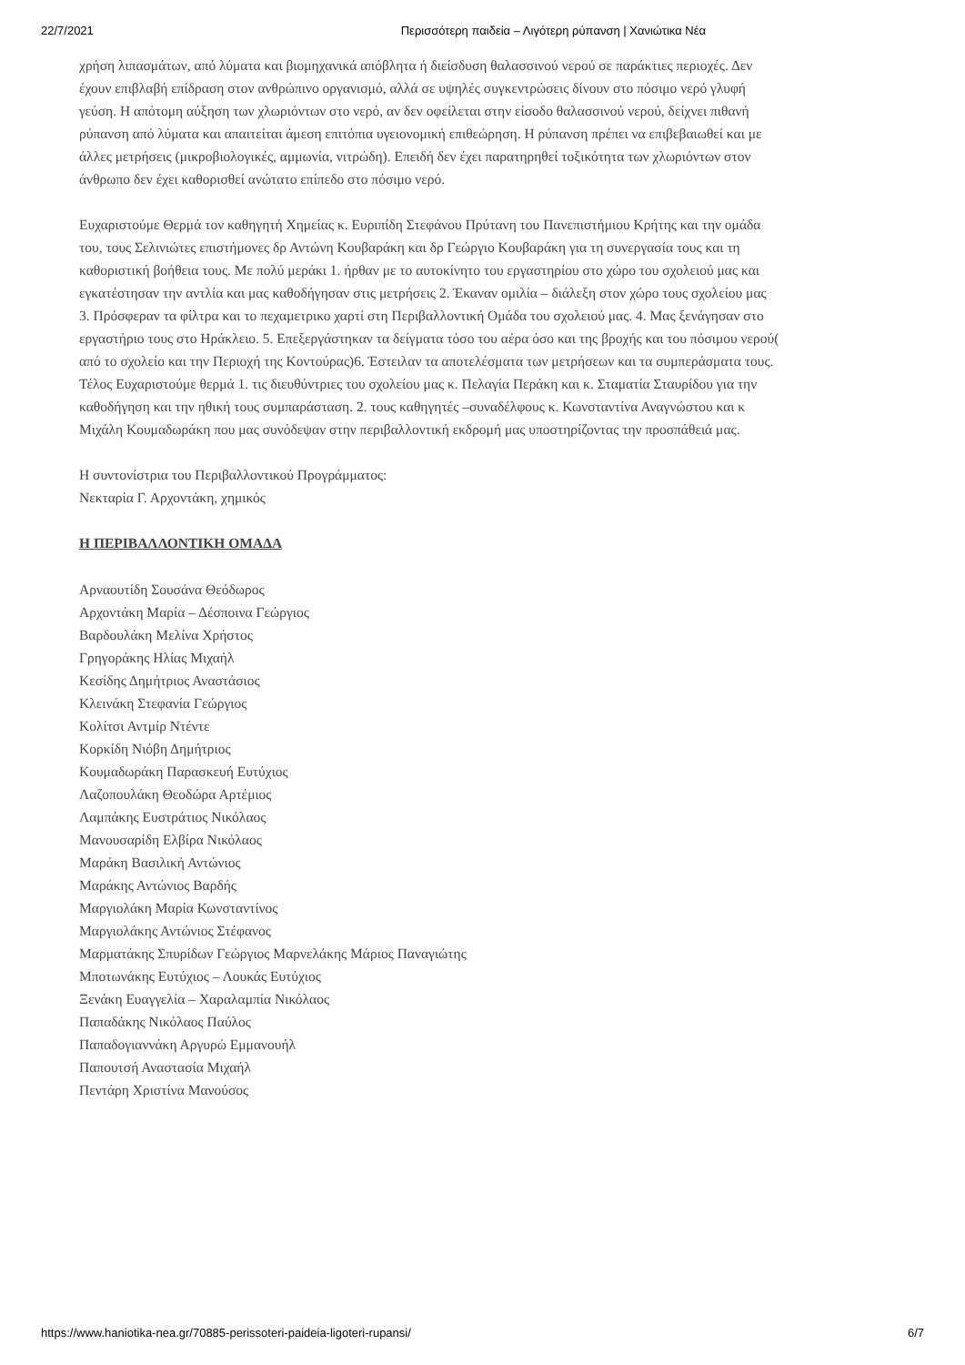22/7/2021 Περισσότερη παιδεία – Λιγότερη ρύπανση | Χανιώτικα Νέα
χρήση λιπασμάτων, από λύματα και βιομηχανικά απόβλητα ή διείσδυση θαλασσινού νερού σε παράκτιες περιοχές. Δεν έχουν επιβλαβή επίδραση στον ανθρώπινο οργανισμό, αλλά σε υψηλές συγκεντρώσεις δίνουν στο πόσιμο νερό γλυφή γεύση. Η απότομη αύξηση των χλωριόντων στο νερό, αν δεν οφείλεται στην είσοδο θαλασσινού νερού, δείχνει πιθανή ρύπανση από λύματα και απαιτείται άμεση επιτόπια υγειονομική επιθεώρηση. Η ρύπανση πρέπει να επιβεβαιωθεί και με άλλες μετρήσεις (μικροβιολογικές, αμμωνία, νιτρώδη). Επειδή δεν έχει παρατηρηθεί τοξικότητα των χλωριόντων στον άνθρωπο δεν έχει καθορισθεί ανώτατο επίπεδο στο πόσιμο νερό.
Ευχαριστούμε Θερμά τον καθηγητή Χημείας κ. Ευριπίδη Στεφάνου Πρύτανη του Πανεπιστήμιου Κρήτης και την ομάδα του, τους Σελινιώτες επιστήμονες δρ Αντώνη Κουβαράκη και δρ Γεώργιο Κουβαράκη για τη συνεργασία τους και τη καθοριστική βοήθεια τους. Με πολύ μεράκι 1. ήρθαν με το αυτοκίνητο του εργαστηρίου στο χώρο του σχολειού μας και εγκατέστησαν την αντλία και μας καθοδήγησαν στις μετρήσεις 2. Έκαναν ομιλία – διάλεξη στον χώρο τους σχολείου μας 3. Πρόσφεραν τα φίλτρα και το πεχαμετρικο χαρτί στη Περιβαλλοντική Ομάδα του σχολειού μας. 4. Μας ξενάγησαν στο εργαστήριο τους στο Ηράκλειο. 5. Επεξεργάστηκαν τα δείγματα τόσο του αέρα όσο και της βροχής και του πόσιμου νερού( από το σχολείο και την Περιοχή της Κοντούρας)6. Έστειλαν τα αποτελέσματα των μετρήσεων και τα συμπεράσματα τους. Τέλος Ευχαριστούμε θερμά 1. τις διευθύντριες του σχολείου μας κ. Πελαγία Περάκη και κ. Σταματία Σταυρίδου για την καθοδήγηση και την ηθική τους συμπαράσταση. 2. τους καθηγητές –συναδέλφους κ. Κωνσταντίνα Αναγνώστου και κ Μιχάλη Κουμαδωράκη που μας συνόδεψαν στην περιβαλλοντική εκδρομή μας υποστηρίζοντας την προσπάθειά μας.
Η συντονίστρια του Περιβαλλοντικού Προγράμματος:
Νεκταρία Γ. Αρχοντάκη, χημικός
Η ΠΕΡΙΒΑΛΛΟΝΤΙΚΗ ΟΜΑΔΑ
Αρναουτίδη Σουσάνα Θεόδωρος
Αρχοντάκη Μαρία – Δέσποινα Γεώργιος
Βαρδουλάκη Μελίνα Χρήστος
Γρηγοράκης Ηλίας Μιχαήλ
Κεσίδης Δημήτριος Αναστάσιος
Κλεινάκη Στεφανία Γεώργιος
Κολίτσι Αντμίρ Ντέντε
Κορκίδη Νιόβη Δημήτριος
Κουμαδωράκη Παρασκευή Ευτύχιος
Λαζοπουλάκη Θεοδώρα Αρτέμιος
Λαμπάκης Ευστράτιος Νικόλαος
Μανουσαρίδη Ελβίρα Νικόλαος
Μαράκη Βασιλική Αντώνιος
Μαράκης Αντώνιος Βαρδής
Μαργιολάκη Μαρία Κωνσταντίνος
Μαργιολάκης Αντώνιος Στέφανος
Μαρματάκης Σπυρίδων Γεώργιος Μαρνελάκης Μάριος Παναγιώτης
Μποτωνάκης Ευτύχιος – Λουκάς Ευτύχιος
Ξενάκη Ευαγγελία – Χαραλαμπία Νικόλαος
Παπαδάκης Νικόλαος Παύλος
Παπαδογιαννάκη Αργυρώ Εμμανουήλ
Παπουτσή Αναστασία Μιχαήλ
Πεντάρη Χριστίνα Μανούσος
https://www.haniotika-nea.gr/70885-perissoteri-paideia-ligoteri-rupansi/ 6/7